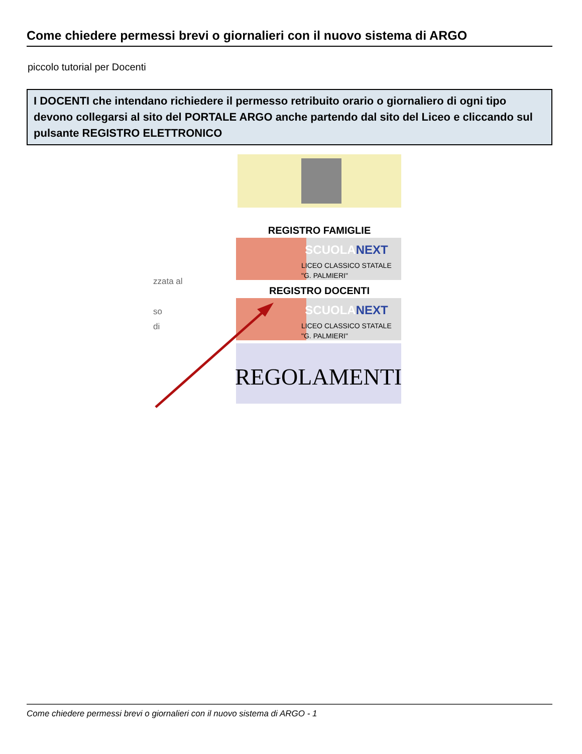Come chiedere permessi brevi o giornalieri con il nuovo sistema di ARGO
piccolo tutorial per Docenti
I DOCENTI che intendano richiedere il permesso retribuito orario o giornaliero di ogni tipo devono collegarsi al sito del PORTALE ARGO anche partendo dal sito del Liceo e cliccando sul pulsante REGISTRO ELETTRONICO
REGISTRO FAMIGLIE
SCUOLANEXT
LICEO CLASSICO STATALE
"G. PALMIERI"
zzata al
REGISTRO DOCENTI
SCUOLANEXT
LICEO CLASSICO STATALE
"G. PALMIERI"
so
di
REGOLAMENTI
Come chiedere permessi brevi o giornalieri con il nuovo sistema di ARGO - 1